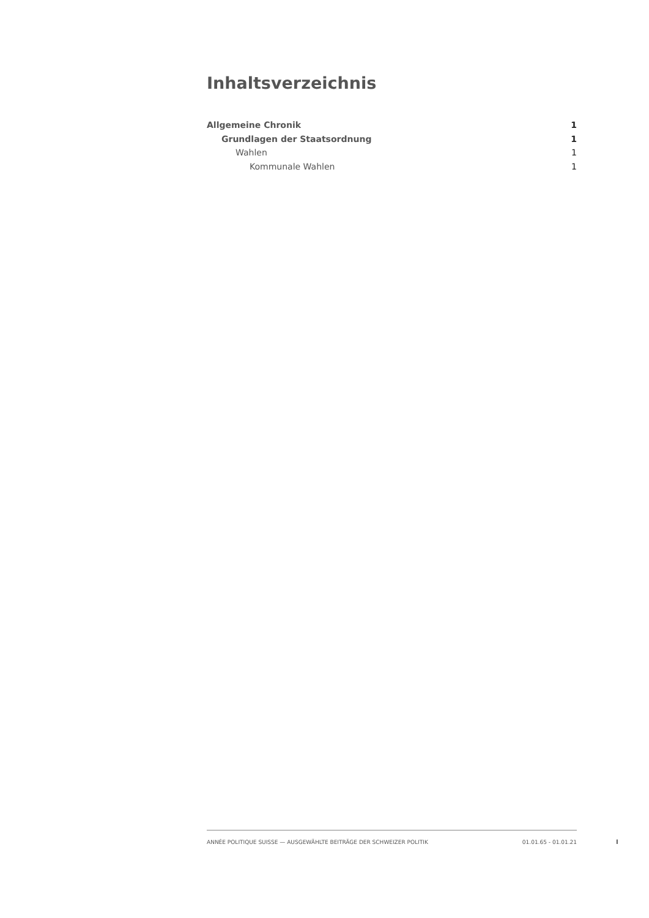Inhaltsverzeichnis
Allgemeine Chronik 1
Grundlagen der Staatsordnung 1
Wahlen 1
Kommunale Wahlen 1
ANNÉE POLITIQUE SUISSE — AUSGEWÄHLTE BEITRÄGE DER SCHWEIZER POLITIK 01.01.65 - 01.01.21
I